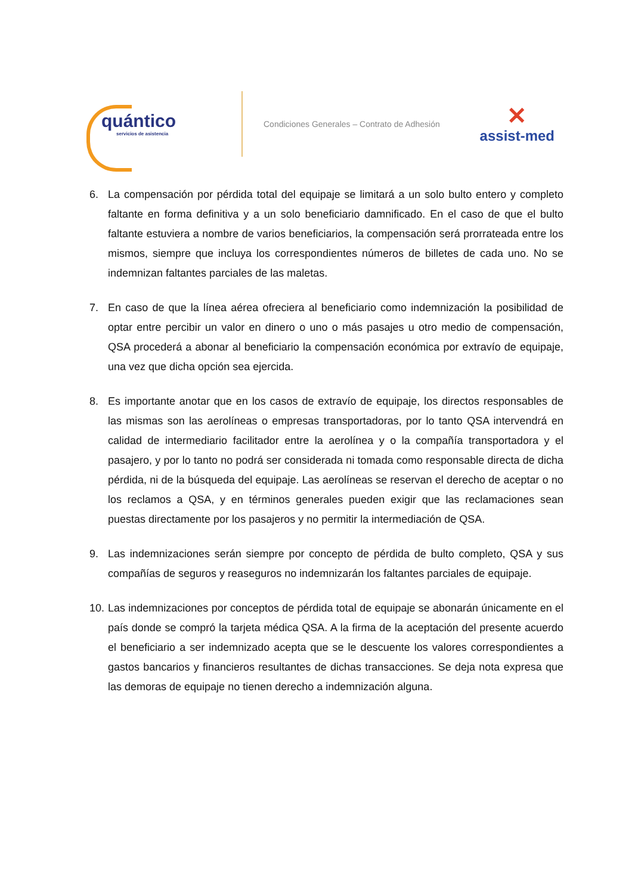quántico
servicios de asistencia
Condiciones Generales – Contrato de Adhesión
✕
assist-med
6. La compensación por pérdida total del equipaje se limitará a un solo bulto entero y completo faltante en forma definitiva y a un solo beneficiario damnificado. En el caso de que el bulto faltante estuviera a nombre de varios beneficiarios, la compensación será prorrateada entre los mismos, siempre que incluya los correspondientes números de billetes de cada uno. No se indemnizan faltantes parciales de las maletas.
7. En caso de que la línea aérea ofreciera al beneficiario como indemnización la posibilidad de optar entre percibir un valor en dinero o uno o más pasajes u otro medio de compensación, QSA procederá a abonar al beneficiario la compensación económica por extravío de equipaje, una vez que dicha opción sea ejercida.
8. Es importante anotar que en los casos de extravío de equipaje, los directos responsables de las mismas son las aerolíneas o empresas transportadoras, por lo tanto QSA intervendrá en calidad de intermediario facilitador entre la aerolínea y o la compañía transportadora y el pasajero, y por lo tanto no podrá ser considerada ni tomada como responsable directa de dicha pérdida, ni de la búsqueda del equipaje. Las aerolíneas se reservan el derecho de aceptar o no los reclamos a QSA, y en términos generales pueden exigir que las reclamaciones sean puestas directamente por los pasajeros y no permitir la intermediación de QSA.
9. Las indemnizaciones serán siempre por concepto de pérdida de bulto completo, QSA y sus compañías de seguros y reaseguros no indemnizarán los faltantes parciales de equipaje.
10. Las indemnizaciones por conceptos de pérdida total de equipaje se abonarán únicamente en el país donde se compró la tarjeta médica QSA. A la firma de la aceptación del presente acuerdo el beneficiario a ser indemnizado acepta que se le descuente los valores correspondientes a gastos bancarios y financieros resultantes de dichas transacciones. Se deja nota expresa que las demoras de equipaje no tienen derecho a indemnización alguna.